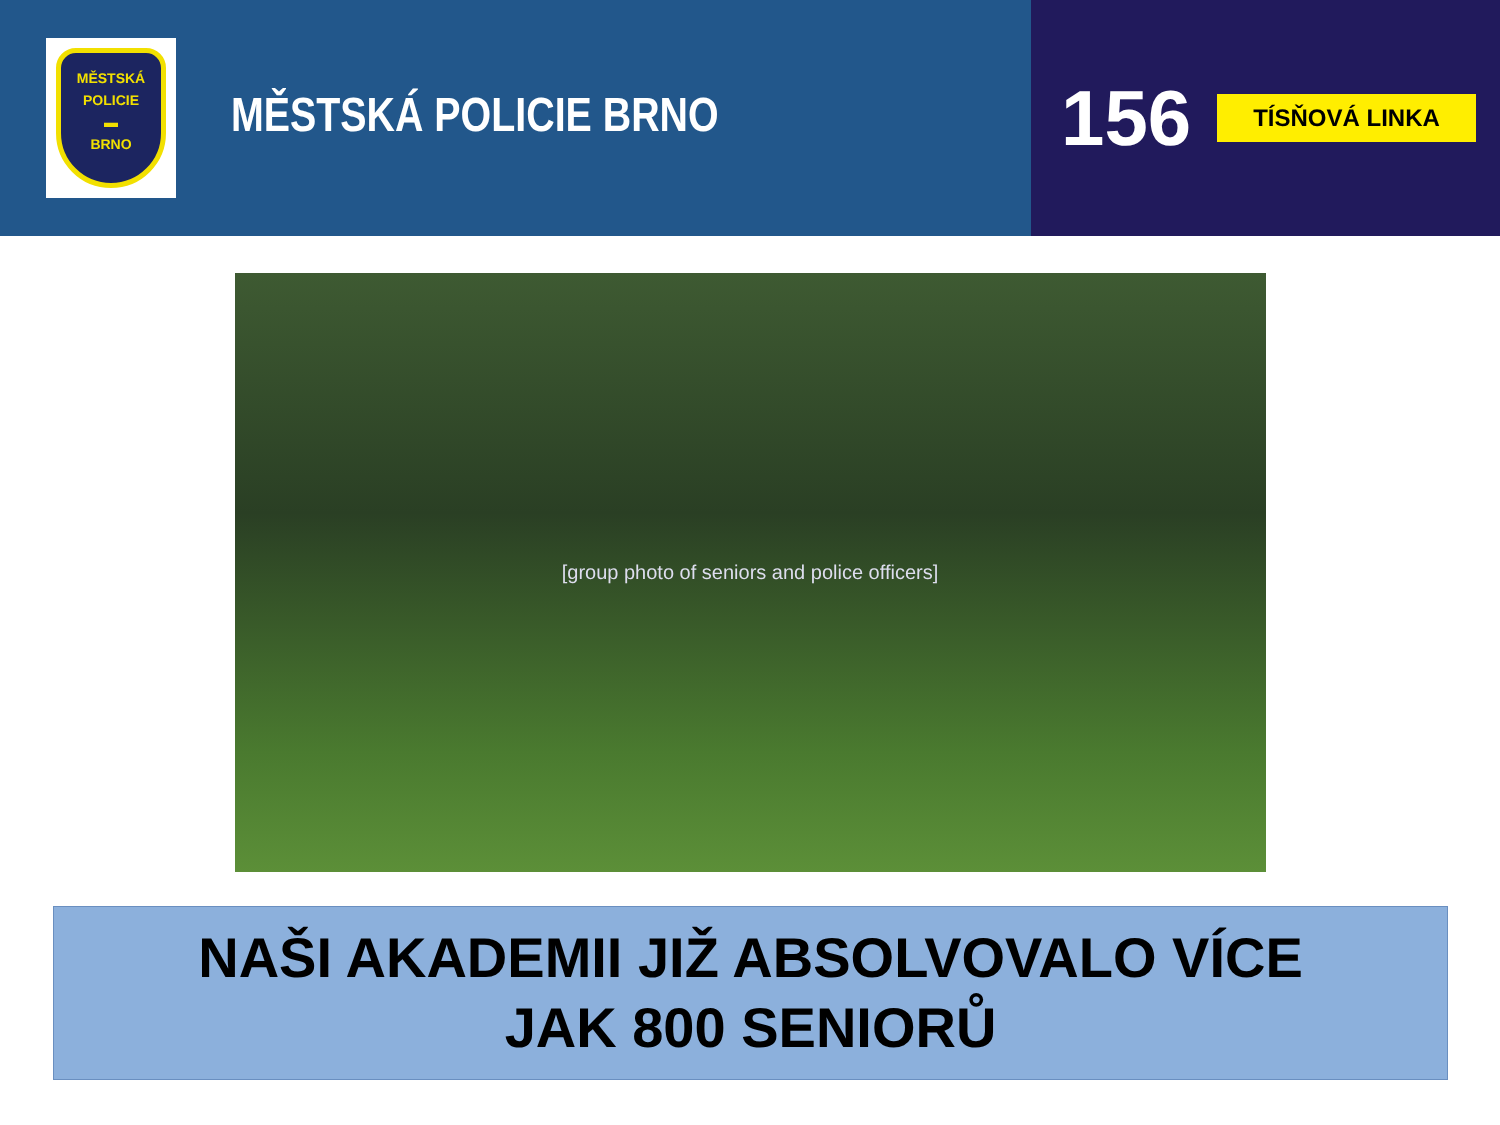MĚSTSKÁ
POLICIE
▬
BRNO
MĚSTSKÁ POLICIE BRNO
156
TÍSŇOVÁ LINKA
[group photo of seniors and police officers]
NAŠI AKADEMII JIŽ ABSOLVOVALO VÍCE
JAK 800 SENIORŮ